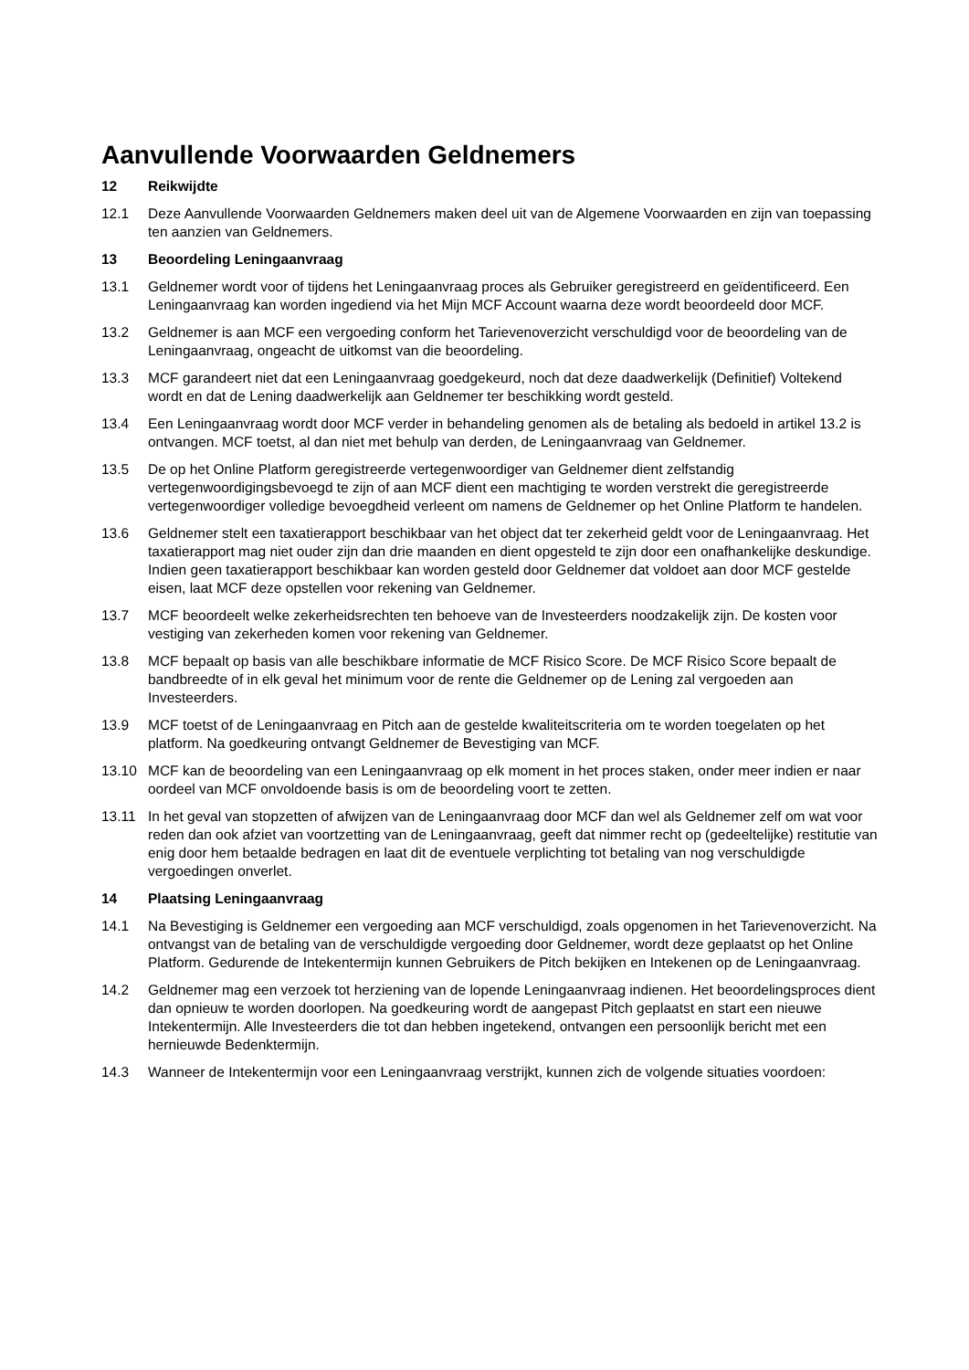Aanvullende Voorwaarden Geldnemers
12 Reikwijdte
12.1 Deze Aanvullende Voorwaarden Geldnemers maken deel uit van de Algemene Voorwaarden en zijn van toepassing ten aanzien van Geldnemers.
13 Beoordeling Leningaanvraag
13.1 Geldnemer wordt voor of tijdens het Leningaanvraag proces als Gebruiker geregistreerd en geïdentificeerd. Een Leningaanvraag kan worden ingediend via het Mijn MCF Account waarna deze wordt beoordeeld door MCF.
13.2 Geldnemer is aan MCF een vergoeding conform het Tarievenoverzicht verschuldigd voor de beoordeling van de Leningaanvraag, ongeacht de uitkomst van die beoordeling.
13.3 MCF garandeert niet dat een Leningaanvraag goedgekeurd, noch dat deze daadwerkelijk (Definitief) Voltekend wordt en dat de Lening daadwerkelijk aan Geldnemer ter beschikking wordt gesteld.
13.4 Een Leningaanvraag wordt door MCF verder in behandeling genomen als de betaling als bedoeld in artikel 13.2 is ontvangen. MCF toetst, al dan niet met behulp van derden, de Leningaanvraag van Geldnemer.
13.5 De op het Online Platform geregistreerde vertegenwoordiger van Geldnemer dient zelfstandig vertegenwoordigingsbevoegd te zijn of aan MCF dient een machtiging te worden verstrekt die geregistreerde vertegenwoordiger volledige bevoegdheid verleent om namens de Geldnemer op het Online Platform te handelen.
13.6 Geldnemer stelt een taxatierapport beschikbaar van het object dat ter zekerheid geldt voor de Leningaanvraag. Het taxatierapport mag niet ouder zijn dan drie maanden en dient opgesteld te zijn door een onafhankelijke deskundige. Indien geen taxatierapport beschikbaar kan worden gesteld door Geldnemer dat voldoet aan door MCF gestelde eisen, laat MCF deze opstellen voor rekening van Geldnemer.
13.7 MCF beoordeelt welke zekerheidsrechten ten behoeve van de Investeerders noodzakelijk zijn. De kosten voor vestiging van zekerheden komen voor rekening van Geldnemer.
13.8 MCF bepaalt op basis van alle beschikbare informatie de MCF Risico Score. De MCF Risico Score bepaalt de bandbreedte of in elk geval het minimum voor de rente die Geldnemer op de Lening zal vergoeden aan Investeerders.
13.9 MCF toetst of de Leningaanvraag en Pitch aan de gestelde kwaliteitscriteria om te worden toegelaten op het platform. Na goedkeuring ontvangt Geldnemer de Bevestiging van MCF.
13.10 MCF kan de beoordeling van een Leningaanvraag op elk moment in het proces staken, onder meer indien er naar oordeel van MCF onvoldoende basis is om de beoordeling voort te zetten.
13.11 In het geval van stopzetten of afwijzen van de Leningaanvraag door MCF dan wel als Geldnemer zelf om wat voor reden dan ook afziet van voortzetting van de Leningaanvraag, geeft dat nimmer recht op (gedeeltelijke) restitutie van enig door hem betaalde bedragen en laat dit de eventuele verplichting tot betaling van nog verschuldigde vergoedingen onverlet.
14 Plaatsing Leningaanvraag
14.1 Na Bevestiging is Geldnemer een vergoeding aan MCF verschuldigd, zoals opgenomen in het Tarievenoverzicht. Na ontvangst van de betaling van de verschuldigde vergoeding door Geldnemer, wordt deze geplaatst op het Online Platform. Gedurende de Intekentermijn kunnen Gebruikers de Pitch bekijken en Intekenen op de Leningaanvraag.
14.2 Geldnemer mag een verzoek tot herziening van de lopende Leningaanvraag indienen. Het beoordelingsproces dient dan opnieuw te worden doorlopen. Na goedkeuring wordt de aangepast Pitch geplaatst en start een nieuwe Intekentermijn. Alle Investeerders die tot dan hebben ingetekend, ontvangen een persoonlijk bericht met een hernieuwde Bedenktermijn.
14.3 Wanneer de Intekentermijn voor een Leningaanvraag verstrijkt, kunnen zich de volgende situaties voordoen: